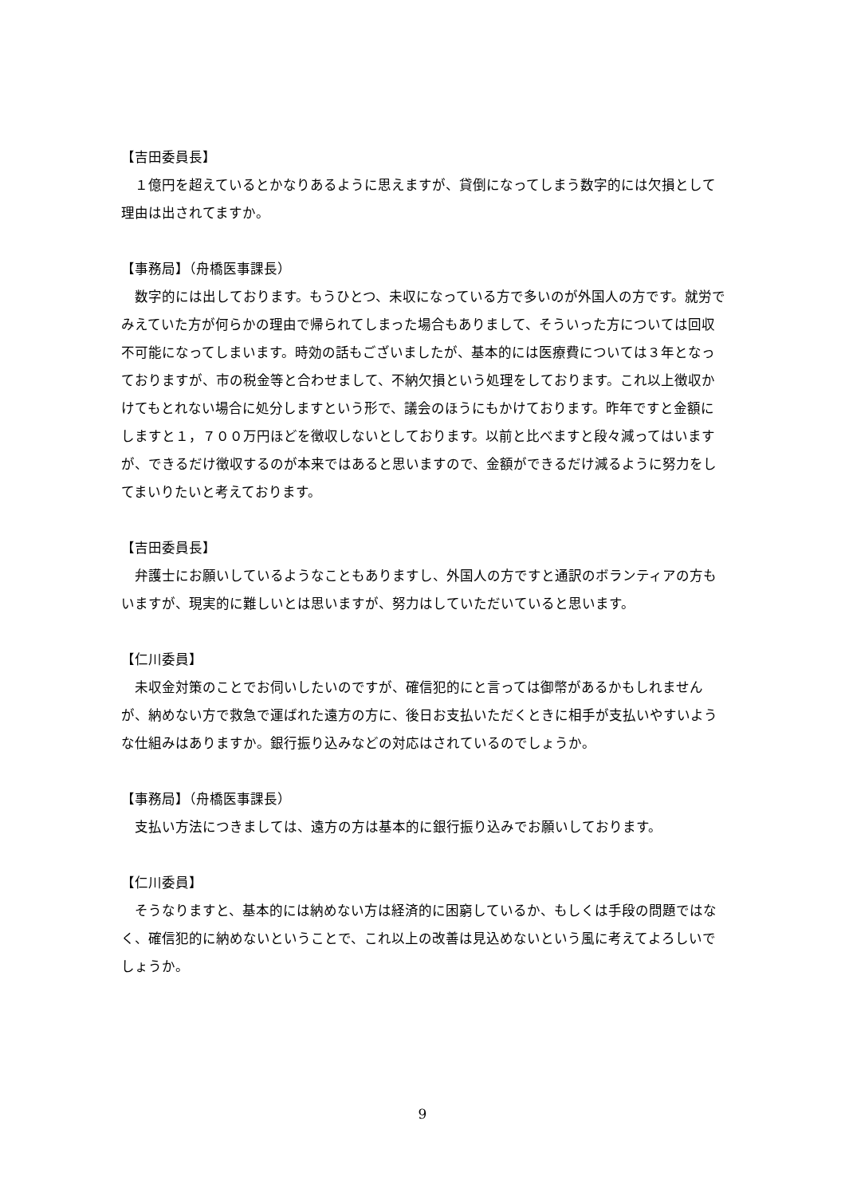【吉田委員長】
１億円を超えているとかなりあるように思えますが、貸倒になってしまう数字的には欠損として理由は出されてますか。
【事務局】（舟橋医事課長）
数字的には出しております。もうひとつ、未収になっている方で多いのが外国人の方です。就労でみえていた方が何らかの理由で帰られてしまった場合もありまして、そういった方については回収不可能になってしまいます。時効の話もございましたが、基本的には医療費については３年となっておりますが、市の税金等と合わせまして、不納欠損という処理をしております。これ以上徴収かけてもとれない場合に処分しますという形で、議会のほうにもかけております。昨年ですと金額にしますと１，７００万円ほどを徴収しないとしております。以前と比べますと段々減ってはいますが、できるだけ徴収するのが本来ではあると思いますので、金額ができるだけ減るように努力をしてまいりたいと考えております。
【吉田委員長】
弁護士にお願いしているようなこともありますし、外国人の方ですと通訳のボランティアの方もいますが、現実的に難しいとは思いますが、努力はしていただいていると思います。
【仁川委員】
未収金対策のことでお伺いしたいのですが、確信犯的にと言っては御幣があるかもしれませんが、納めない方で救急で運ばれた遠方の方に、後日お支払いただくときに相手が支払いやすいような仕組みはありますか。銀行振り込みなどの対応はされているのでしょうか。
【事務局】（舟橋医事課長）
支払い方法につきましては、遠方の方は基本的に銀行振り込みでお願いしております。
【仁川委員】
そうなりますと、基本的には納めない方は経済的に困窮しているか、もしくは手段の問題ではなく、確信犯的に納めないということで、これ以上の改善は見込めないという風に考えてよろしいでしょうか。
9